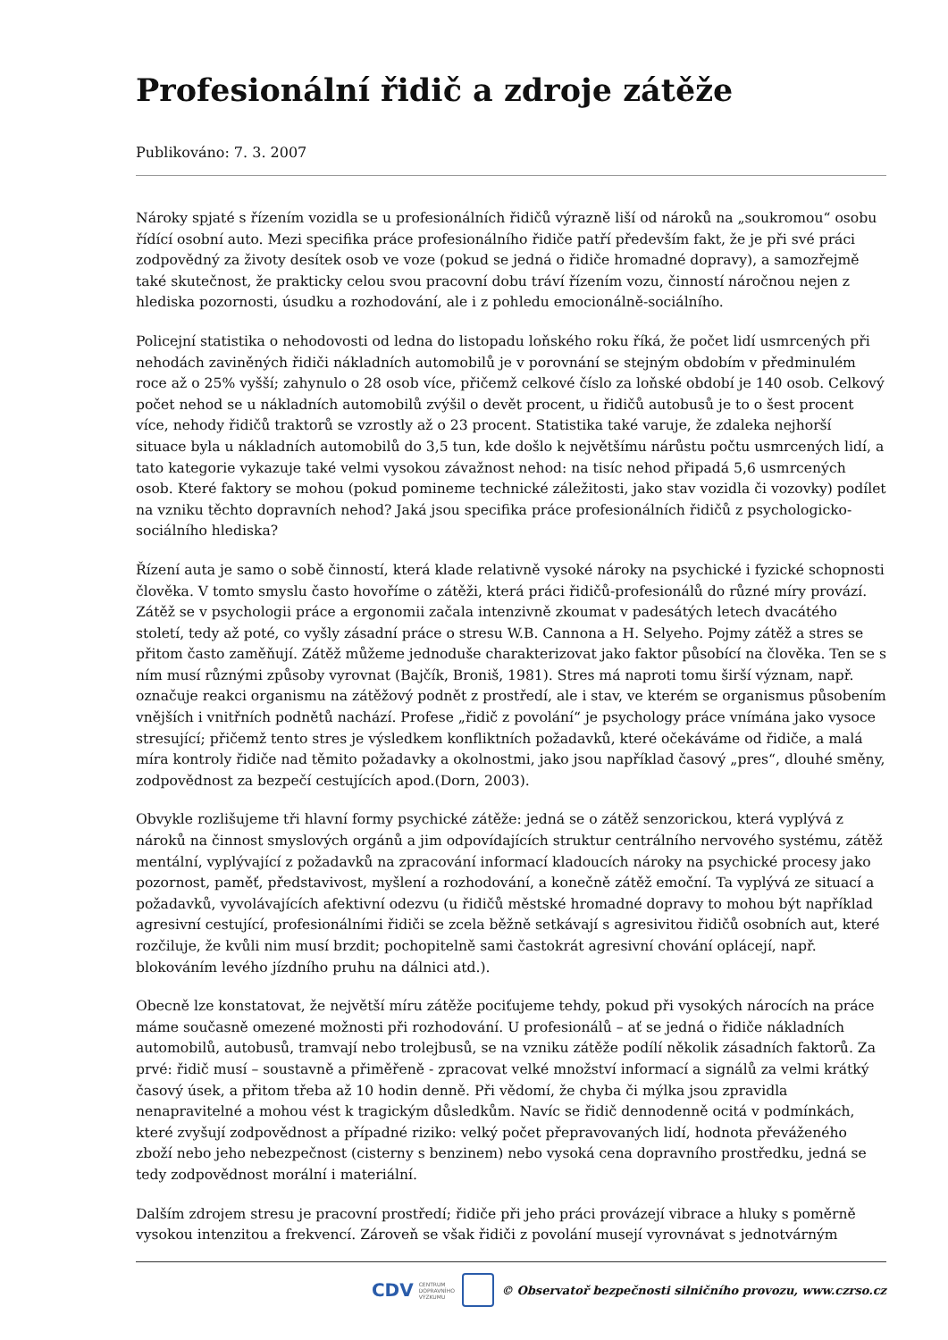Profesionální řidič a zdroje zátěže
Publikováno: 7. 3. 2007
Nároky spjaté s řízením vozidla se u profesionálních řidičů výrazně liší od nároků na „soukromou“ osobu řídící osobní auto. Mezi specifika práce profesionálního řidiče patří především fakt, že je při své práci zodpovědný za životy desítek osob ve voze (pokud se jedná o řidiče hromadné dopravy), a samozřejmě také skutečnost, že prakticky celou svou pracovní dobu tráví řízením vozu, činností náročnou nejen z hlediska pozornosti, úsudku a rozhodování, ale i z pohledu emocionálně-sociálního.
Policejní statistika o nehodovosti od ledna do listopadu loňského roku říká, že počet lidí usmrcených při nehodách zaviněných řidiči nákladních automobilů je v porovnání se stejným obdobím v předminulém roce až o 25% vyšší; zahynulo o 28 osob více, přičemž celkové číslo za loňské období je 140 osob. Celkový počet nehod se u nákladních automobilů zvýšil o devět procent, u řidičů autobusů je to o šest procent více, nehody řidičů traktorů se vzrostly až o 23 procent. Statistika také varuje, že zdaleka nejhorší situace byla u nákladních automobilů do 3,5 tun, kde došlo k největšímu nárůstu počtu usmrcených lidí, a tato kategorie vykazuje také velmi vysokou závažnost nehod: na tisíc nehod připadá 5,6 usmrcených osob. Které faktory se mohou (pokud pomineme technické záležitosti, jako stav vozidla či vozovky) podílet na vzniku těchto dopravních nehod? Jaká jsou specifika práce profesionálních řidičů z psychologicko-sociálního hlediska?
Řízení auta je samo o sobě činností, která klade relativně vysoké nároky na psychické i fyzické schopnosti člověka. V tomto smyslu často hovoříme o zátěži, která práci řidičů-profesionálů do různé míry provází. Zátěž se v psychologii práce a ergonomii začala intenzivně zkoumat v padesátých letech dvacátého století, tedy až poté, co vyšly zásadní práce o stresu W.B. Cannona a H. Selyeho. Pojmy zátěž a stres se přitom často zaměňují. Zátěž můžeme jednoduše charakterizovat jako faktor působící na člověka. Ten se s ním musí různými způsoby vyrovnat (Bajčík, Broniš, 1981). Stres má naproti tomu širší význam, např. označuje reakci organismu na zátěžový podnět z prostředí, ale i stav, ve kterém se organismus působením vnějších i vnitřních podnětů nachází. Profese „řidič z povolání“ je psychology práce vnímána jako vysoce stresující; přičemž tento stres je výsledkem konfliktních požadavků, které očekáváme od řidiče, a malá míra kontroly řidiče nad těmito požadavky a okolnostmi, jako jsou například časový „pres“, dlouhé směny, zodpovědnost za bezpečí cestujících apod.(Dorn, 2003).
Obvykle rozlišujeme tři hlavní formy psychické zátěže: jedná se o zátěž senzorickou, která vyplývá z nároků na činnost smyslových orgánů a jim odpovídajících struktur centrálního nervového systému, zátěž mentální, vyplývající z požadavků na zpracování informací kladoucích nároky na psychické procesy jako pozornost, paměť, představivost, myšlení a rozhodování, a konečně zátěž emoční. Ta vyplývá ze situací a požadavků, vyvolávajících afektivní odezvu (u řidičů městské hromadné dopravy to mohou být například agresivní cestující, profesionálními řidiči se zcela běžně setkávají s agresivitou řidičů osobních aut, které rozčiluje, že kvůli nim musí brzdit; pochopitelně sami častokrát agresivní chování oplácejí, např. blokováním levého jízdního pruhu na dálnici atd.).
Obecně lze konstatovat, že největší míru zátěže pociťujeme tehdy, pokud při vysokých nárocích na práce máme současně omezené možnosti při rozhodování. U profesionálů – ať se jedná o řidiče nákladních automobilů, autobusů, tramvají nebo trolejbusů, se na vzniku zátěže podílí několik zásadních faktorů. Za prvé: řidič musí – soustavně a přiměřeně - zpracovat velké množství informací a signálů za velmi krátký časový úsek, a přitom třeba až 10 hodin denně. Při vědomí, že chyba či mýlka jsou zpravidla nenapravitelné a mohou vést k tragickým důsledkům. Navíc se řidič dennodenně ocitá v podmínkách, které zvyšují zodpovědnost a případné riziko: velký počet přepravovaných lidí, hodnota převáženého zboží nebo jeho nebezpečnost (cisterny s benzinem) nebo vysoká cena dopravního prostředku, jedná se tedy zodpovědnost morální i materiální.
Dalším zdrojem stresu je pracovní prostředí; řidiče při jeho práci provázejí vibrace a hluky s poměrně vysokou intenzitou a frekvencí. Zároveň se však řidiči z povolání musejí vyrovnávat s jednotvárným
CDV CENTRUM
DOPRAVNÍHO
VÝZKUMU © Observatoř bezpečnosti silničního provozu, www.czrso.cz